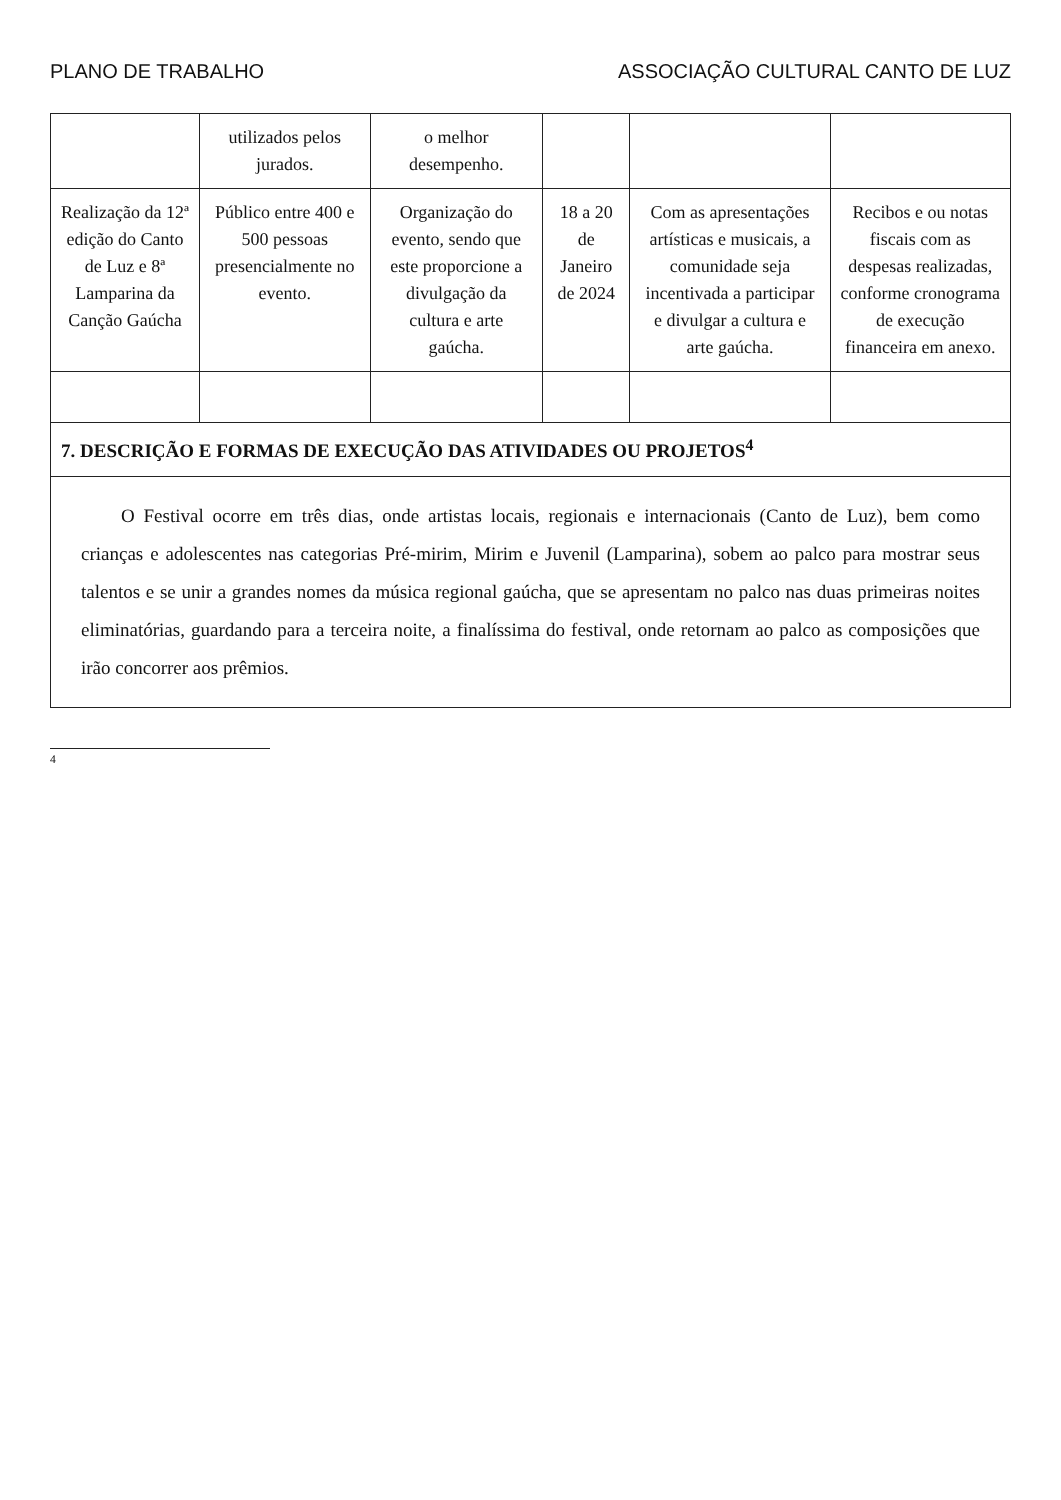PLANO DE TRABALHO ASSOCIAÇÃO CULTURAL CANTO DE LUZ
| | utilizados pelos jurados. | o melhor desempenho. | | | |
| Realização da 12ª edição do Canto de Luz e 8ª Lamparina da Canção Gaúcha | Público entre 400 e 500 pessoas presencialmente no evento. | Organização do evento, sendo que este proporcione a divulgação da cultura e arte gaúcha. | 18 a 20 de Janeiro de 2024 | Com as apresentações artísticas e musicais, a comunidade seja incentivada a participar e divulgar a cultura e arte gaúcha. | Recibos e ou notas fiscais com as despesas realizadas, conforme cronograma de execução financeira em anexo. |
| 7. DESCRIÇÃO E FORMAS DE EXECUÇÃO DAS ATIVIDADES OU PROJETOS<sup>4</sup> | | | | | |
| O Festival ocorre em três dias, onde artistas locais, regionais e internacionais (Canto de Luz), bem como crianças e adolescentes nas categorias Pré-mirim, Mirim e Juvenil (Lamparina), sobem ao palco para mostrar seus talentos e se unir a grandes nomes da música regional gaúcha, que se apresentam no palco nas duas primeiras noites eliminatórias, guardando para a terceira noite, a finalíssima do festival, onde retornam ao palco as composições que irão concorrer aos prêmios. | | | | | |
<sup>4</sup>